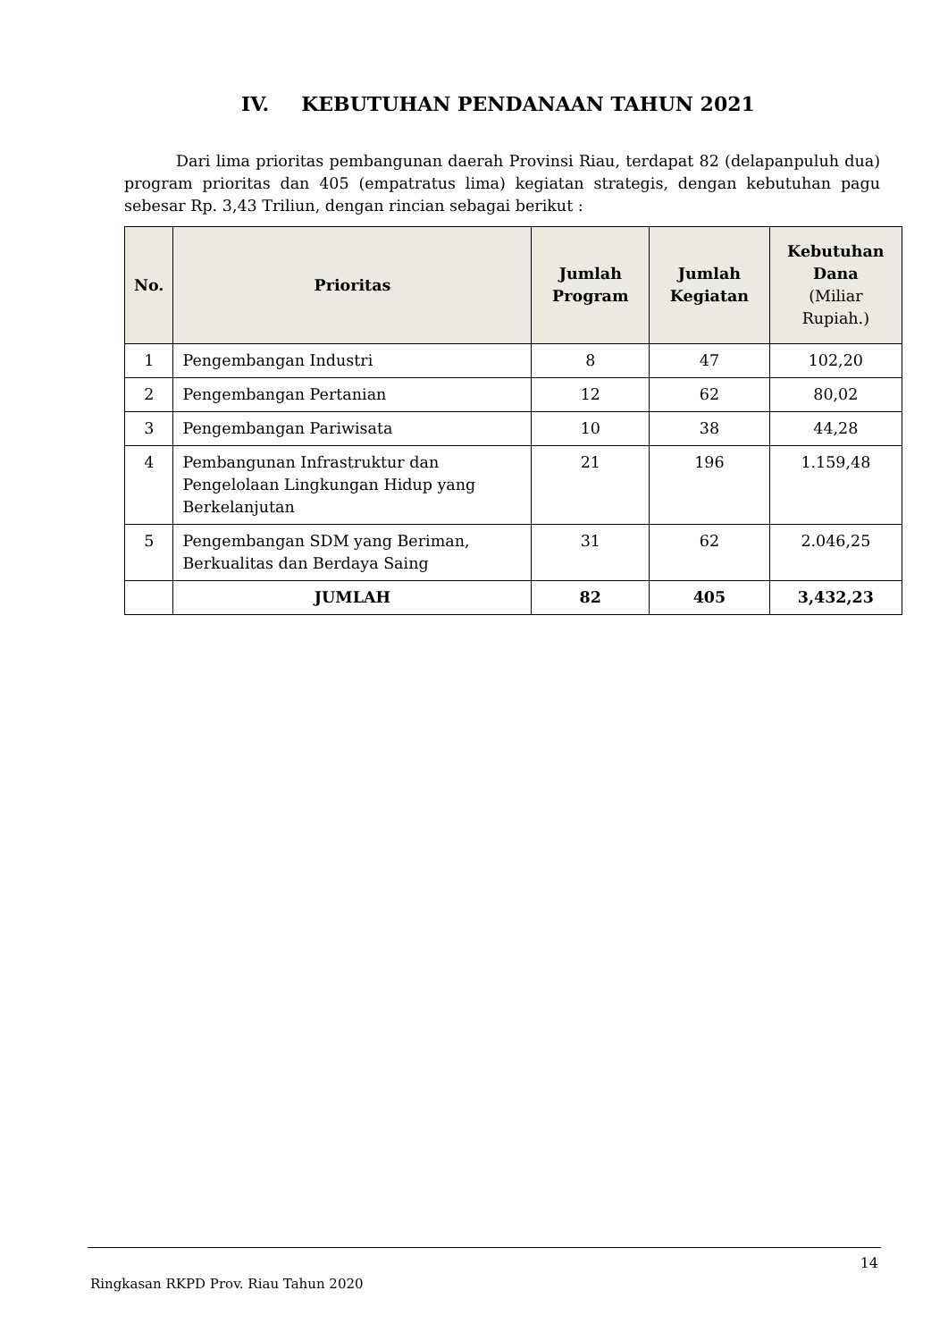IV. KEBUTUHAN PENDANAAN TAHUN 2021
Dari lima prioritas pembangunan daerah Provinsi Riau, terdapat 82 (delapanpuluh dua) program prioritas dan 405 (empatratus lima) kegiatan strategis, dengan kebutuhan pagu sebesar Rp. 3,43 Triliun, dengan rincian sebagai berikut :
| No. | Prioritas | Jumlah Program | Jumlah Kegiatan | Kebutuhan Dana (Miliar Rupiah.) |
| --- | --- | --- | --- | --- |
| 1 | Pengembangan Industri | 8 | 47 | 102,20 |
| 2 | Pengembangan Pertanian | 12 | 62 | 80,02 |
| 3 | Pengembangan Pariwisata | 10 | 38 | 44,28 |
| 4 | Pembangunan Infrastruktur dan Pengelolaan Lingkungan Hidup yang Berkelanjutan | 21 | 196 | 1.159,48 |
| 5 | Pengembangan SDM yang Beriman, Berkualitas dan Berdaya Saing | 31 | 62 | 2.046,25 |
| | JUMLAH | 82 | 405 | 3,432,23 |
14
Ringkasan RKPD Prov. Riau Tahun 2020